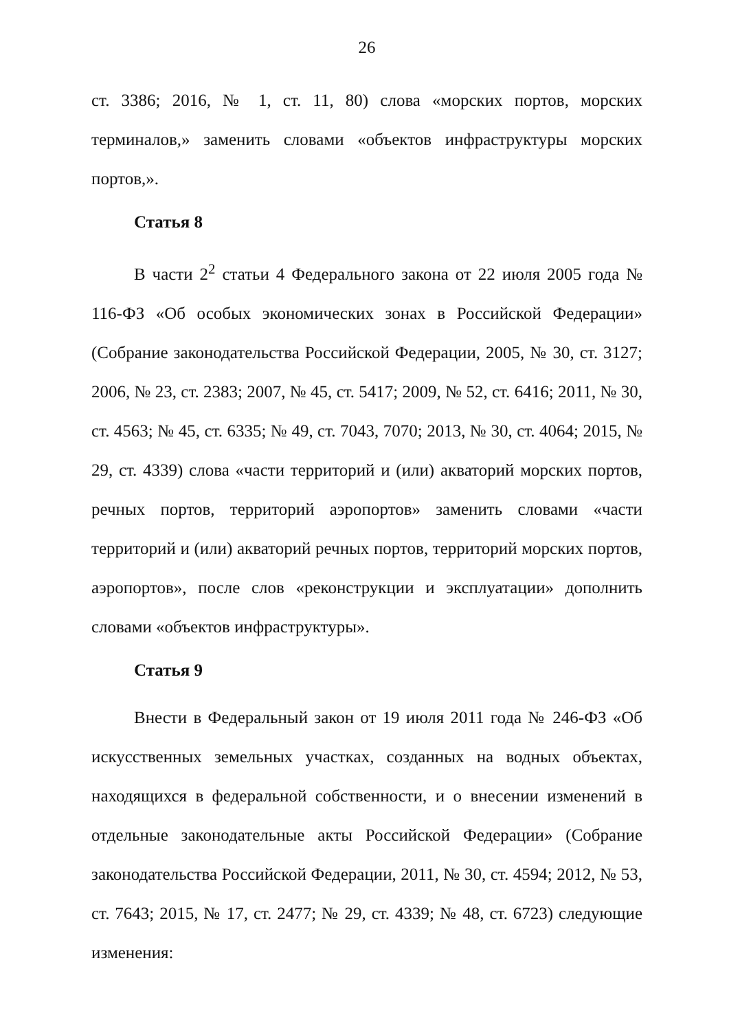26
ст. 3386; 2016, № 1, ст. 11, 80) слова «морских портов, морских терминалов,» заменить словами «объектов инфраструктуры морских портов,».
Статья 8
В части 2<sup>2</sup> статьи 4 Федерального закона от 22 июля 2005 года № 116-ФЗ «Об особых экономических зонах в Российской Федерации» (Собрание законодательства Российской Федерации, 2005, № 30, ст. 3127; 2006, № 23, ст. 2383; 2007, № 45, ст. 5417; 2009, № 52, ст. 6416; 2011, № 30, ст. 4563; № 45, ст. 6335; № 49, ст. 7043, 7070; 2013, № 30, ст. 4064; 2015, № 29, ст. 4339) слова «части территорий и (или) акваторий морских портов, речных портов, территорий аэропортов» заменить словами «части территорий и (или) акваторий речных портов, территорий морских портов, аэропортов», после слов «реконструкции и эксплуатации» дополнить словами «объектов инфраструктуры».
Статья 9
Внести в Федеральный закон от 19 июля 2011 года № 246-ФЗ «Об искусственных земельных участках, созданных на водных объектах, находящихся в федеральной собственности, и о внесении изменений в отдельные законодательные акты Российской Федерации» (Собрание законодательства Российской Федерации, 2011, № 30, ст. 4594; 2012, № 53, ст. 7643; 2015, № 17, ст. 2477; № 29, ст. 4339; № 48, ст. 6723) следующие изменения: